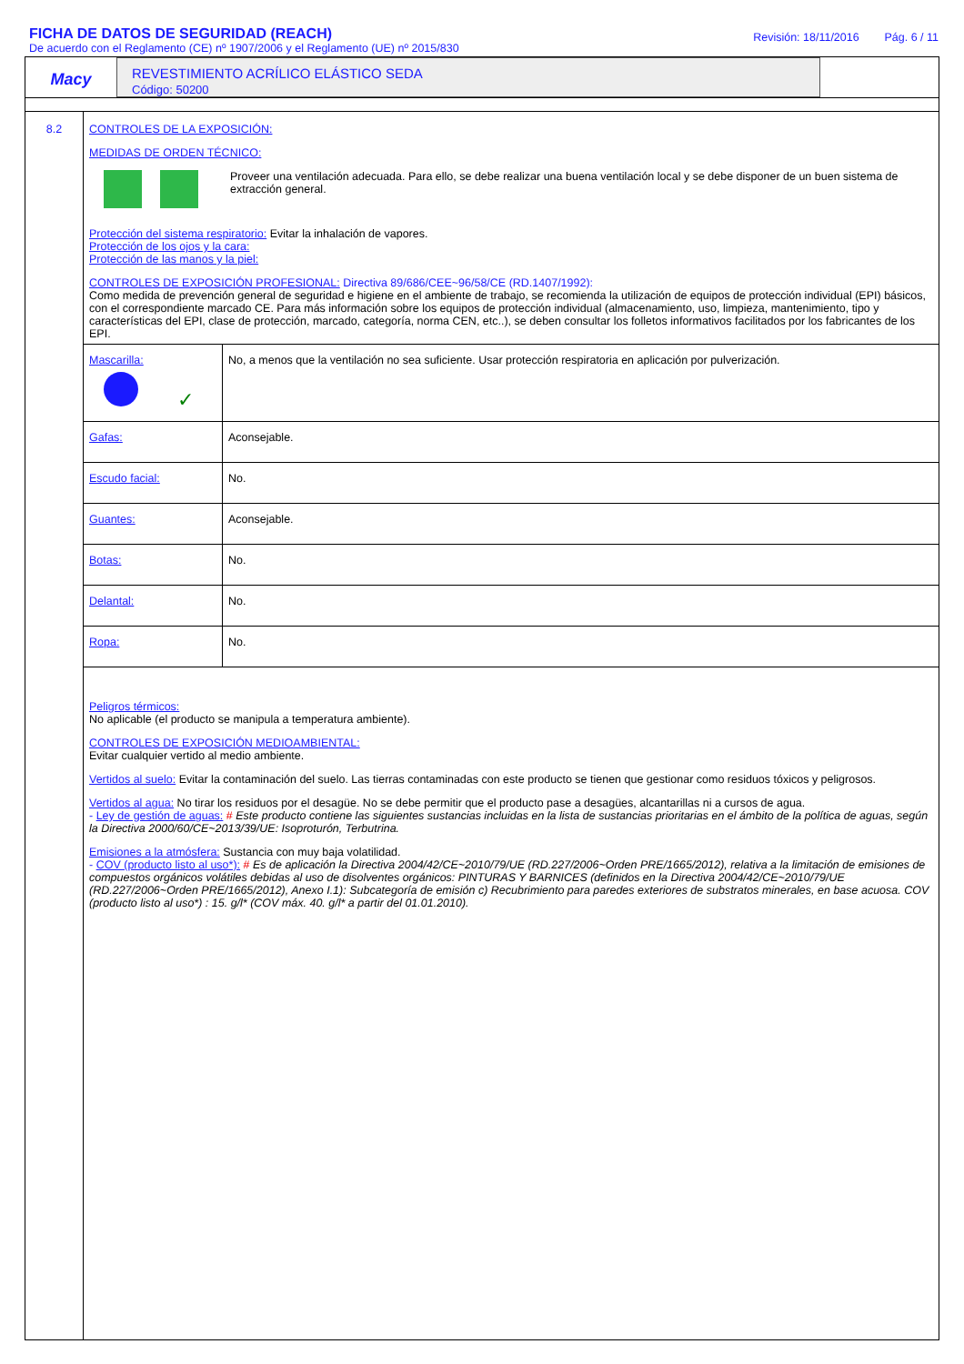FICHA DE DATOS DE SEGURIDAD (REACH)
De acuerdo con el Reglamento (CE) nº 1907/2006 y el Reglamento (UE) nº 2015/830
Revisión: 18/11/2016 Pág. 6 / 11
Macy
REVESTIMIENTO ACRÍLICO ELÁSTICO SEDA
Código: 50200
8.2 CONTROLES DE LA EXPOSICIÓN:
MEDIDAS DE ORDEN TÉCNICO:
Proveer una ventilación adecuada. Para ello, se debe realizar una buena ventilación local y se debe disponer de un buen sistema de extracción general.
Protección del sistema respiratorio: Evitar la inhalación de vapores.
Protección de los ojos y la cara:
Protección de las manos y la piel:
CONTROLES DE EXPOSICIÓN PROFESIONAL: Directiva 89/686/CEE~96/58/CE (RD.1407/1992):
Como medida de prevención general de seguridad e higiene en el ambiente de trabajo, se recomienda la utilización de equipos de protección individual (EPI) básicos, con el correspondiente marcado CE. Para más información sobre los equipos de protección individual (almacenamiento, uso, limpieza, mantenimiento, tipo y características del EPI, clase de protección, marcado, categoría, norma CEN, etc..), se deben consultar los folletos informativos facilitados por los fabricantes de los EPI.
| Mascarilla: ✓ | No, a menos que la ventilación no sea suficiente. Usar protección respiratoria en aplicación por pulverización. |
| Gafas: | Aconsejable. |
| Escudo facial: | No. |
| Guantes: | Aconsejable. |
| Botas: | No. |
| Delantal: | No. |
| Ropa: | No. |
Peligros térmicos:
No aplicable (el producto se manipula a temperatura ambiente).
CONTROLES DE EXPOSICIÓN MEDIOAMBIENTAL:
Evitar cualquier vertido al medio ambiente.
Vertidos al suelo: Evitar la contaminación del suelo. Las tierras contaminadas con este producto se tienen que gestionar como residuos tóxicos y peligrosos.
Vertidos al agua: No tirar los residuos por el desagüe. No se debe permitir que el producto pase a desagües, alcantarillas ni a cursos de agua.
- Ley de gestión de aguas: # Este producto contiene las siguientes sustancias incluidas en la lista de sustancias prioritarias en el ámbito de la política de aguas, según la Directiva 2000/60/CE~2013/39/UE: Isoproturón, Terbutrina.
Emisiones a la atmósfera: Sustancia con muy baja volatilidad.
- COV (producto listo al uso*): # Es de aplicación la Directiva 2004/42/CE~2010/79/UE (RD.227/2006~Orden PRE/1665/2012), relativa a la limitación de emisiones de compuestos orgánicos volátiles debidas al uso de disolventes orgánicos: PINTURAS Y BARNICES (definidos en la Directiva 2004/42/CE~2010/79/UE (RD.227/2006~Orden PRE/1665/2012), Anexo I.1): Subcategoría de emisión c) Recubrimiento para paredes exteriores de substratos minerales, en base acuosa. COV (producto listo al uso*) : 15. g/l* (COV máx. 40. g/l* a partir del 01.01.2010).